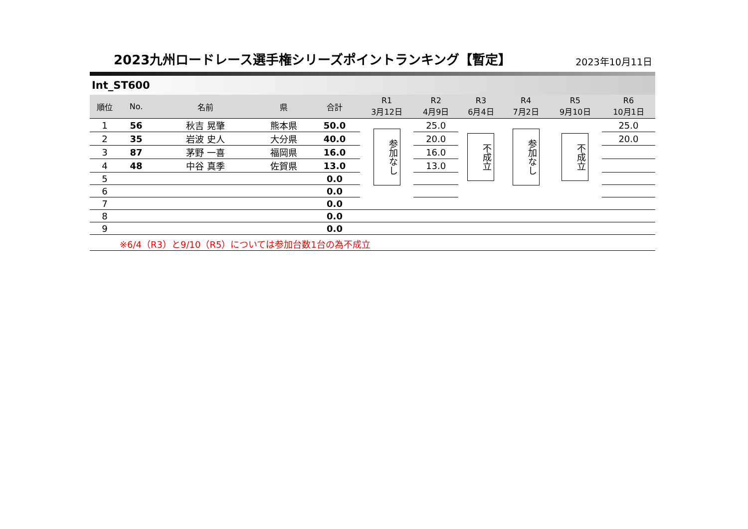2023九州ロードレース選手権シリーズポイントランキング【暫定】
2023年10月11日
Int_ST600
| 順位 | No. | 名前 | 県 | 合計 | R1 3月12日 | R2 4月9日 | R3 6月4日 | R4 7月2日 | R5 9月10日 | R6 10月1日 |
| --- | --- | --- | --- | --- | --- | --- | --- | --- | --- | --- |
| 1 | 56 | 秋吉 晃肇 | 熊本県 | 50.0 | 参加なし | 25.0 | 不成立 | 参加なし | 不成立 | 25.0 |
| 2 | 35 | 岩波 史人 | 大分県 | 40.0 | | 20.0 | | | | 20.0 |
| 3 | 87 | 茅野 一喜 | 福岡県 | 16.0 | | 16.0 | | | | |
| 4 | 48 | 中谷 真季 | 佐賀県 | 13.0 | | 13.0 | | | | |
| 5 | | | | 0.0 | | | | | | |
| 6 | | | | 0.0 | | | | | | |
| 7 | | | | 0.0 | | | | | | |
| 8 | | | | 0.0 | | | | | | |
| 9 | | | | 0.0 | | | | | | |
| ※6/4（R3）と9/10（R5）については参加台数1台の為不成立 | | | | | | | | | | |